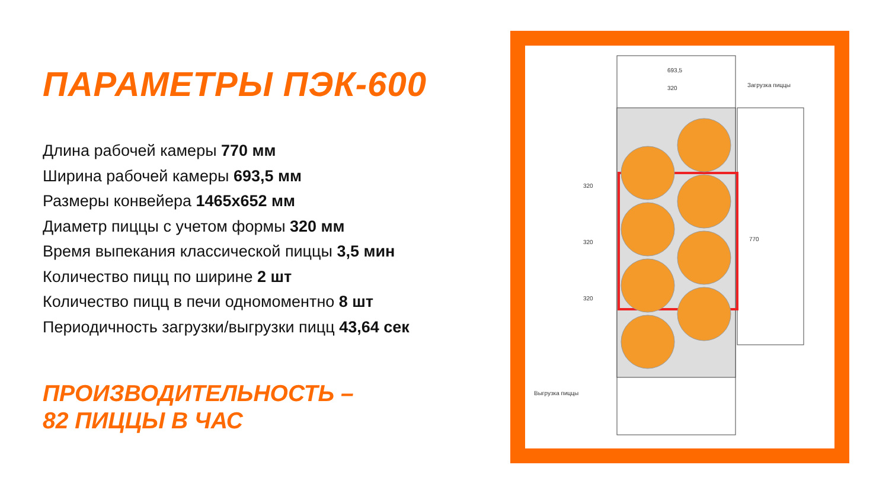ПАРАМЕТРЫ ПЭК-600
Длина рабочей камеры 770 мм
Ширина рабочей камеры 693,5 мм
Размеры конвейера 1465х652 мм
Диаметр пиццы с учетом формы 320 мм
Время выпекания классической пиццы 3,5 мин
Количество пицц по ширине 2 шт
Количество пицц в печи одномоментно 8 шт
Периодичность загрузки/выгрузки пицц 43,64 сек
ПРОИЗВОДИТЕЛЬНОСТЬ –
82 ПИЦЦЫ В ЧАС
693,5
320
Загрузка пиццы
Выгрузка пиццы
320
320
320
770